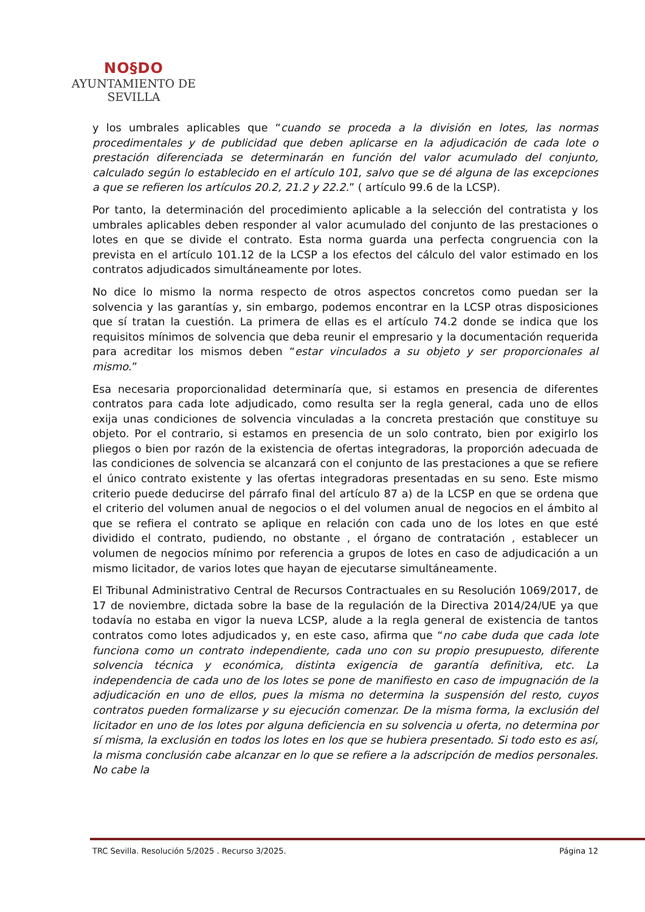NO§DO
AYUNTAMIENTO DE SEVILLA
y los umbrales aplicables que “cuando se proceda a la división en lotes, las normas procedimentales y de publicidad que deben aplicarse en la adjudicación de cada lote o prestación diferenciada se determinarán en función del valor acumulado del conjunto, calculado según lo establecido en el artículo 101, salvo que se dé alguna de las excepciones a que se refieren los artículos 20.2, 21.2 y 22.2.” ( artículo 99.6 de la LCSP).
Por tanto, la determinación del procedimiento aplicable a la selección del contratista y los umbrales aplicables deben responder al valor acumulado del conjunto de las prestaciones o lotes en que se divide el contrato. Esta norma guarda una perfecta congruencia con la prevista en el artículo 101.12 de la LCSP a los efectos del cálculo del valor estimado en los contratos adjudicados simultáneamente por lotes.
No dice lo mismo la norma respecto de otros aspectos concretos como puedan ser la solvencia y las garantías y, sin embargo, podemos encontrar en la LCSP otras disposiciones que sí tratan la cuestión. La primera de ellas es el artículo 74.2 donde se indica que los requisitos mínimos de solvencia que deba reunir el empresario y la documentación requerida para acreditar los mismos deben “estar vinculados a su objeto y ser proporcionales al mismo.”
Esa necesaria proporcionalidad determinaría que, si estamos en presencia de diferentes contratos para cada lote adjudicado, como resulta ser la regla general, cada uno de ellos exija unas condiciones de solvencia vinculadas a la concreta prestación que constituye su objeto. Por el contrario, si estamos en presencia de un solo contrato, bien por exigirlo los pliegos o bien por razón de la existencia de ofertas integradoras, la proporción adecuada de las condiciones de solvencia se alcanzará con el conjunto de las prestaciones a que se refiere el único contrato existente y las ofertas integradoras presentadas en su seno. Este mismo criterio puede deducirse del párrafo final del artículo 87 a) de la LCSP en que se ordena que el criterio del volumen anual de negocios o el del volumen anual de negocios en el ámbito al que se refiera el contrato se aplique en relación con cada uno de los lotes en que esté dividido el contrato, pudiendo, no obstante , el órgano de contratación , establecer un volumen de negocios mínimo por referencia a grupos de lotes en caso de adjudicación a un mismo licitador, de varios lotes que hayan de ejecutarse simultáneamente.
El Tribunal Administrativo Central de Recursos Contractuales en su Resolución 1069/2017, de 17 de noviembre, dictada sobre la base de la regulación de la Directiva 2014/24/UE ya que todavía no estaba en vigor la nueva LCSP, alude a la regla general de existencia de tantos contratos como lotes adjudicados y, en este caso, afirma que “no cabe duda que cada lote funciona como un contrato independiente, cada uno con su propio presupuesto, diferente solvencia técnica y económica, distinta exigencia de garantía definitiva, etc. La independencia de cada uno de los lotes se pone de manifiesto en caso de impugnación de la adjudicación en uno de ellos, pues la misma no determina la suspensión del resto, cuyos contratos pueden formalizarse y su ejecución comenzar. De la misma forma, la exclusión del licitador en uno de los lotes por alguna deficiencia en su solvencia u oferta, no determina por sí misma, la exclusión en todos los lotes en los que se hubiera presentado. Si todo esto es así, la misma conclusión cabe alcanzar en lo que se refiere a la adscripción de medios personales. No cabe la
TRC Sevilla. Resolución 5/2025 . Recurso 3/2025. Página 12